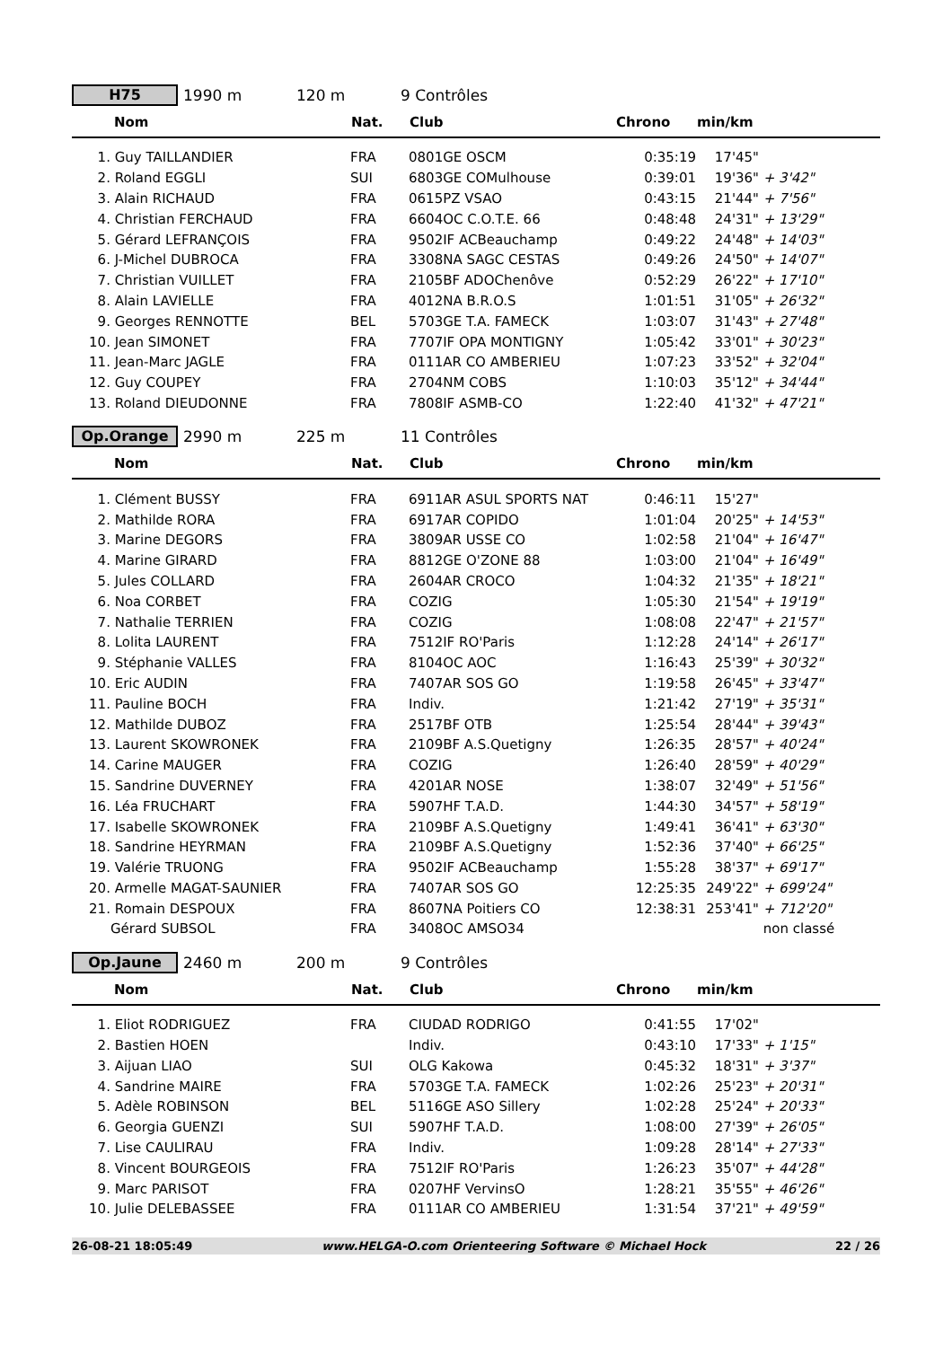H75
1990 m 120 m 9 Contrôles
| Nom | Nat. | Club | Chrono | min/km | | |
| --- | --- | --- | --- | --- | --- | --- |
| 1. Guy TAILLANDIER | FRA | 0801GE OSCM | 0:35:19 | 17'45" | | |
| 2. Roland EGGLI | SUI | 6803GE COMulhouse | 0:39:01 | 19'36" | + 3'42" | |
| 3. Alain RICHAUD | FRA | 0615PZ VSAO | 0:43:15 | 21'44" | + 7'56" | |
| 4. Christian FERCHAUD | FRA | 6604OC C.O.T.E. 66 | 0:48:48 | 24'31" | + 13'29" | |
| 5. Gérard LEFRANÇOIS | FRA | 9502IF ACBeauchamp | 0:49:22 | 24'48" | + 14'03" | |
| 6. J-Michel DUBROCA | FRA | 3308NA SAGC CESTAS | 0:49:26 | 24'50" | + 14'07" | |
| 7. Christian VUILLET | FRA | 2105BF ADOChenôve | 0:52:29 | 26'22" | + 17'10" | |
| 8. Alain LAVIELLE | FRA | 4012NA B.R.O.S | 1:01:51 | 31'05" | + 26'32" | |
| 9. Georges RENNOTTE | BEL | 5703GE T.A. FAMECK | 1:03:07 | 31'43" | + 27'48" | |
| 10. Jean SIMONET | FRA | 7707IF OPA MONTIGNY | 1:05:42 | 33'01" | + 30'23" | |
| 11. Jean-Marc JAGLE | FRA | 0111AR CO AMBERIEU | 1:07:23 | 33'52" | + 32'04" | |
| 12. Guy COUPEY | FRA | 2704NM COBS | 1:10:03 | 35'12" | + 34'44" | |
| 13. Roland DIEUDONNE | FRA | 7808IF ASMB-CO | 1:22:40 | 41'32" | + 47'21" | |
Op.Orange
2990 m 225 m 11 Contrôles
| Nom | Nat. | Club | Chrono | min/km | | |
| --- | --- | --- | --- | --- | --- | --- |
| 1. Clément BUSSY | FRA | 6911AR ASUL SPORTS NAT | 0:46:11 | 15'27" | | |
| 2. Mathilde RORA | FRA | 6917AR COPIDO | 1:01:04 | 20'25" | + 14'53" | |
| 3. Marine DEGORS | FRA | 3809AR USSE CO | 1:02:58 | 21'04" | + 16'47" | |
| 4. Marine GIRARD | FRA | 8812GE O'ZONE 88 | 1:03:00 | 21'04" | + 16'49" | |
| 5. Jules COLLARD | FRA | 2604AR CROCO | 1:04:32 | 21'35" | + 18'21" | |
| 6. Noa CORBET | FRA | COZIG | 1:05:30 | 21'54" | + 19'19" | |
| 7. Nathalie TERRIEN | FRA | COZIG | 1:08:08 | 22'47" | + 21'57" | |
| 8. Lolita LAURENT | FRA | 7512IF RO'Paris | 1:12:28 | 24'14" | + 26'17" | |
| 9. Stéphanie VALLES | FRA | 8104OC AOC | 1:16:43 | 25'39" | + 30'32" | |
| 10. Eric AUDIN | FRA | 7407AR SOS GO | 1:19:58 | 26'45" | + 33'47" | |
| 11. Pauline BOCH | FRA | Indiv. | 1:21:42 | 27'19" | + 35'31" | |
| 12. Mathilde DUBOZ | FRA | 2517BF OTB | 1:25:54 | 28'44" | + 39'43" | |
| 13. Laurent SKOWRONEK | FRA | 2109BF A.S.Quetigny | 1:26:35 | 28'57" | + 40'24" | |
| 14. Carine MAUGER | FRA | COZIG | 1:26:40 | 28'59" | + 40'29" | |
| 15. Sandrine DUVERNEY | FRA | 4201AR NOSE | 1:38:07 | 32'49" | + 51'56" | |
| 16. Léa FRUCHART | FRA | 5907HF T.A.D. | 1:44:30 | 34'57" | + 58'19" | |
| 17. Isabelle SKOWRONEK | FRA | 2109BF A.S.Quetigny | 1:49:41 | 36'41" | + 63'30" | |
| 18. Sandrine HEYRMAN | FRA | 2109BF A.S.Quetigny | 1:52:36 | 37'40" | + 66'25" | |
| 19. Valérie TRUONG | FRA | 9502IF ACBeauchamp | 1:55:28 | 38'37" | + 69'17" | |
| 20. Armelle MAGAT-SAUNIER | FRA | 7407AR SOS GO | 12:25:35 | 249'22" | + 699'24" | |
| 21. Romain DESPOUX | FRA | 8607NA Poitiers CO | 12:38:31 | 253'41" | + 712'20" | |
| Gérard SUBSOL | FRA | 3408OC AMSO34 | | | non classé | |
Op.Jaune
2460 m 200 m 9 Contrôles
| Nom | Nat. | Club | Chrono | min/km | | |
| --- | --- | --- | --- | --- | --- | --- |
| 1. Eliot RODRIGUEZ | FRA | CIUDAD RODRIGO | 0:41:55 | 17'02" | | |
| 2. Bastien HOEN | | Indiv. | 0:43:10 | 17'33" | + 1'15" | |
| 3. Aijuan LIAO | SUI | OLG Kakowa | 0:45:32 | 18'31" | + 3'37" | |
| 4. Sandrine MAIRE | FRA | 5703GE T.A. FAMECK | 1:02:26 | 25'23" | + 20'31" | |
| 5. Adèle ROBINSON | BEL | 5116GE ASO Sillery | 1:02:28 | 25'24" | + 20'33" | |
| 6. Georgia GUENZI | SUI | 5907HF T.A.D. | 1:08:00 | 27'39" | + 26'05" | |
| 7. Lise CAULIRAU | FRA | Indiv. | 1:09:28 | 28'14" | + 27'33" | |
| 8. Vincent BOURGEOIS | FRA | 7512IF RO'Paris | 1:26:23 | 35'07" | + 44'28" | |
| 9. Marc PARISOT | FRA | 0207HF VervinsO | 1:28:21 | 35'55" | + 46'26" | |
| 10. Julie DELEBASSEE | FRA | 0111AR CO AMBERIEU | 1:31:54 | 37'21" | + 49'59" | |
26-08-21 18:05:49 www.HELGA-O.com Orienteering Software © Michael Hock 22 / 26